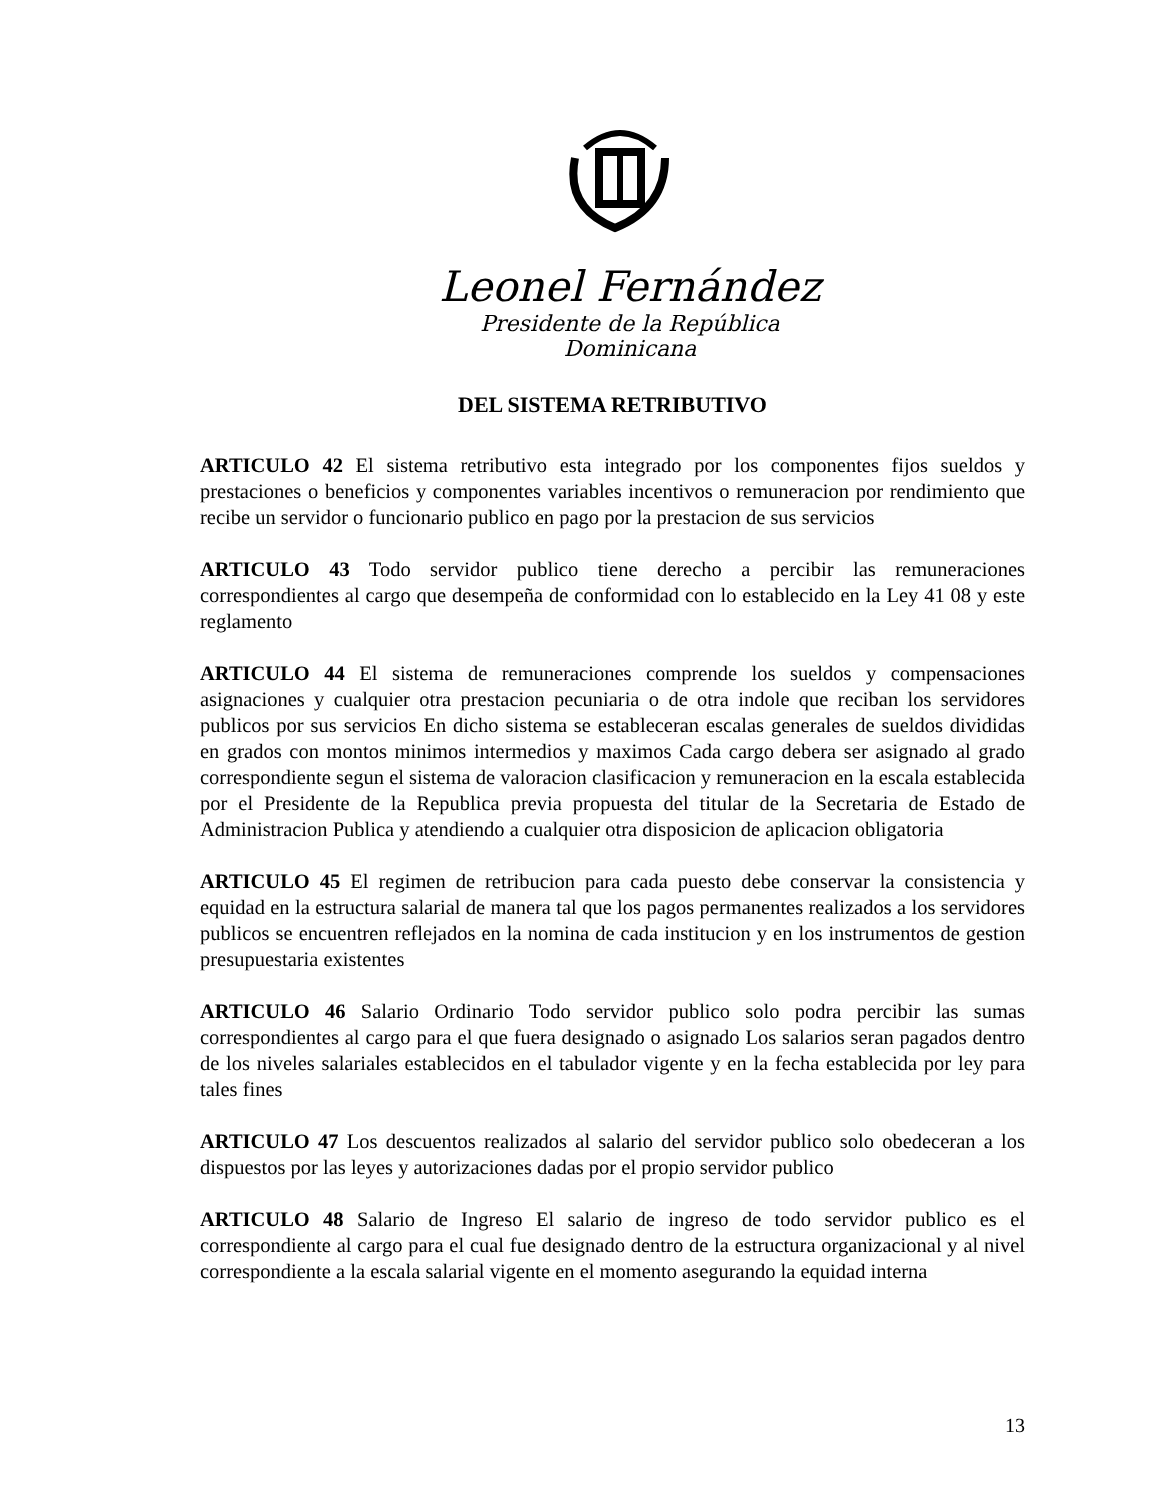Leonel Fernández
Presidente de la República Dominicana
DEL SISTEMA RETRIBUTIVO
ARTICULO 42 El sistema retributivo esta integrado por los componentes fijos sueldos y prestaciones o beneficios y componentes variables incentivos o remuneracion por rendimiento que recibe un servidor o funcionario publico en pago por la prestacion de sus servicios
ARTICULO 43 Todo servidor publico tiene derecho a percibir las remuneraciones correspondientes al cargo que desempeña de conformidad con lo establecido en la Ley 41 08 y este reglamento
ARTICULO 44 El sistema de remuneraciones comprende los sueldos y compensaciones asignaciones y cualquier otra prestacion pecuniaria o de otra indole que reciban los servidores publicos por sus servicios En dicho sistema se estableceran escalas generales de sueldos divididas en grados con montos minimos intermedios y maximos Cada cargo debera ser asignado al grado correspondiente segun el sistema de valoracion clasificacion y remuneracion en la escala establecida por el Presidente de la Republica previa propuesta del titular de la Secretaria de Estado de Administracion Publica y atendiendo a cualquier otra disposicion de aplicacion obligatoria
ARTICULO 45 El regimen de retribucion para cada puesto debe conservar la consistencia y equidad en la estructura salarial de manera tal que los pagos permanentes realizados a los servidores publicos se encuentren reflejados en la nomina de cada institucion y en los instrumentos de gestion presupuestaria existentes
ARTICULO 46 Salario Ordinario Todo servidor publico solo podra percibir las sumas correspondientes al cargo para el que fuera designado o asignado Los salarios seran pagados dentro de los niveles salariales establecidos en el tabulador vigente y en la fecha establecida por ley para tales fines
ARTICULO 47 Los descuentos realizados al salario del servidor publico solo obedeceran a los dispuestos por las leyes y autorizaciones dadas por el propio servidor publico
ARTICULO 48 Salario de Ingreso El salario de ingreso de todo servidor publico es el correspondiente al cargo para el cual fue designado dentro de la estructura organizacional y al nivel correspondiente a la escala salarial vigente en el momento asegurando la equidad interna
13